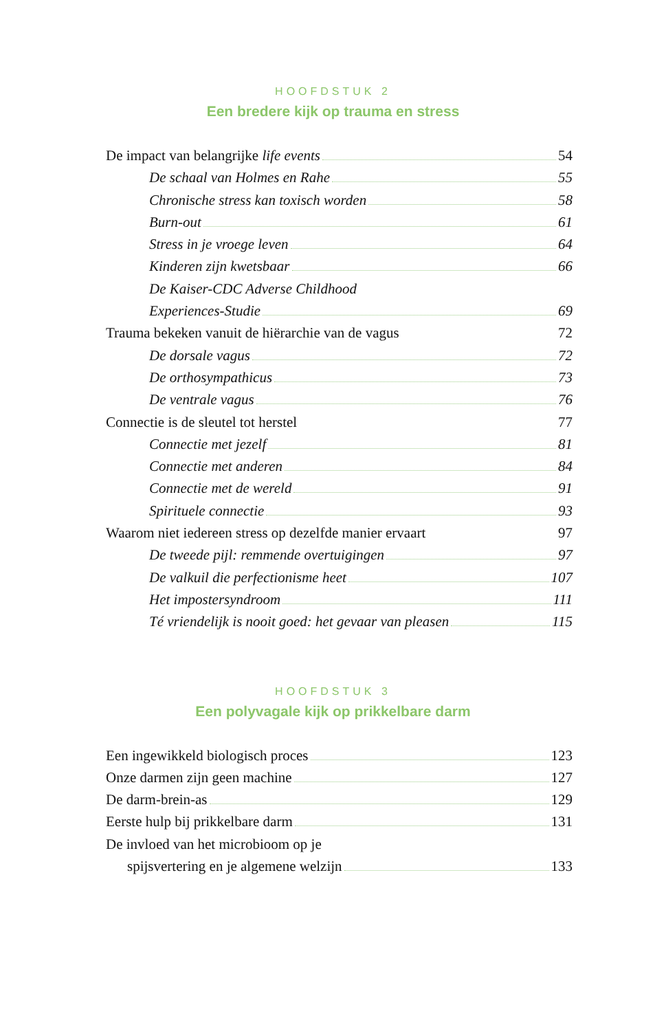HOOFDSTUK 2
Een bredere kijk op trauma en stress
De impact van belangrijke life events 54
De schaal van Holmes en Rahe 55
Chronische stress kan toxisch worden 58
Burn-out 61
Stress in je vroege leven 64
Kinderen zijn kwetsbaar 66
De Kaiser-CDC Adverse Childhood
Experiences-Studie 69
Trauma bekeken vanuit de hiërarchie van de vagus 72
De dorsale vagus 72
De orthosympathicus 73
De ventrale vagus 76
Connectie is de sleutel tot herstel 77
Connectie met jezelf 81
Connectie met anderen 84
Connectie met de wereld 91
Spirituele connectie 93
Waarom niet iedereen stress op dezelfde manier ervaart 97
De tweede pijl: remmende overtuigingen 97
De valkuil die perfectionisme heet 107
Het impostersyndroom 111
Té vriendelijk is nooit goed: het gevaar van pleasen 115
HOOFDSTUK 3
Een polyvagale kijk op prikkelbare darm
Een ingewikkeld biologisch proces 123
Onze darmen zijn geen machine 127
De darm-brein-as 129
Eerste hulp bij prikkelbare darm 131
De invloed van het microbioom op je
spijsvertering en je algemene welzijn 133